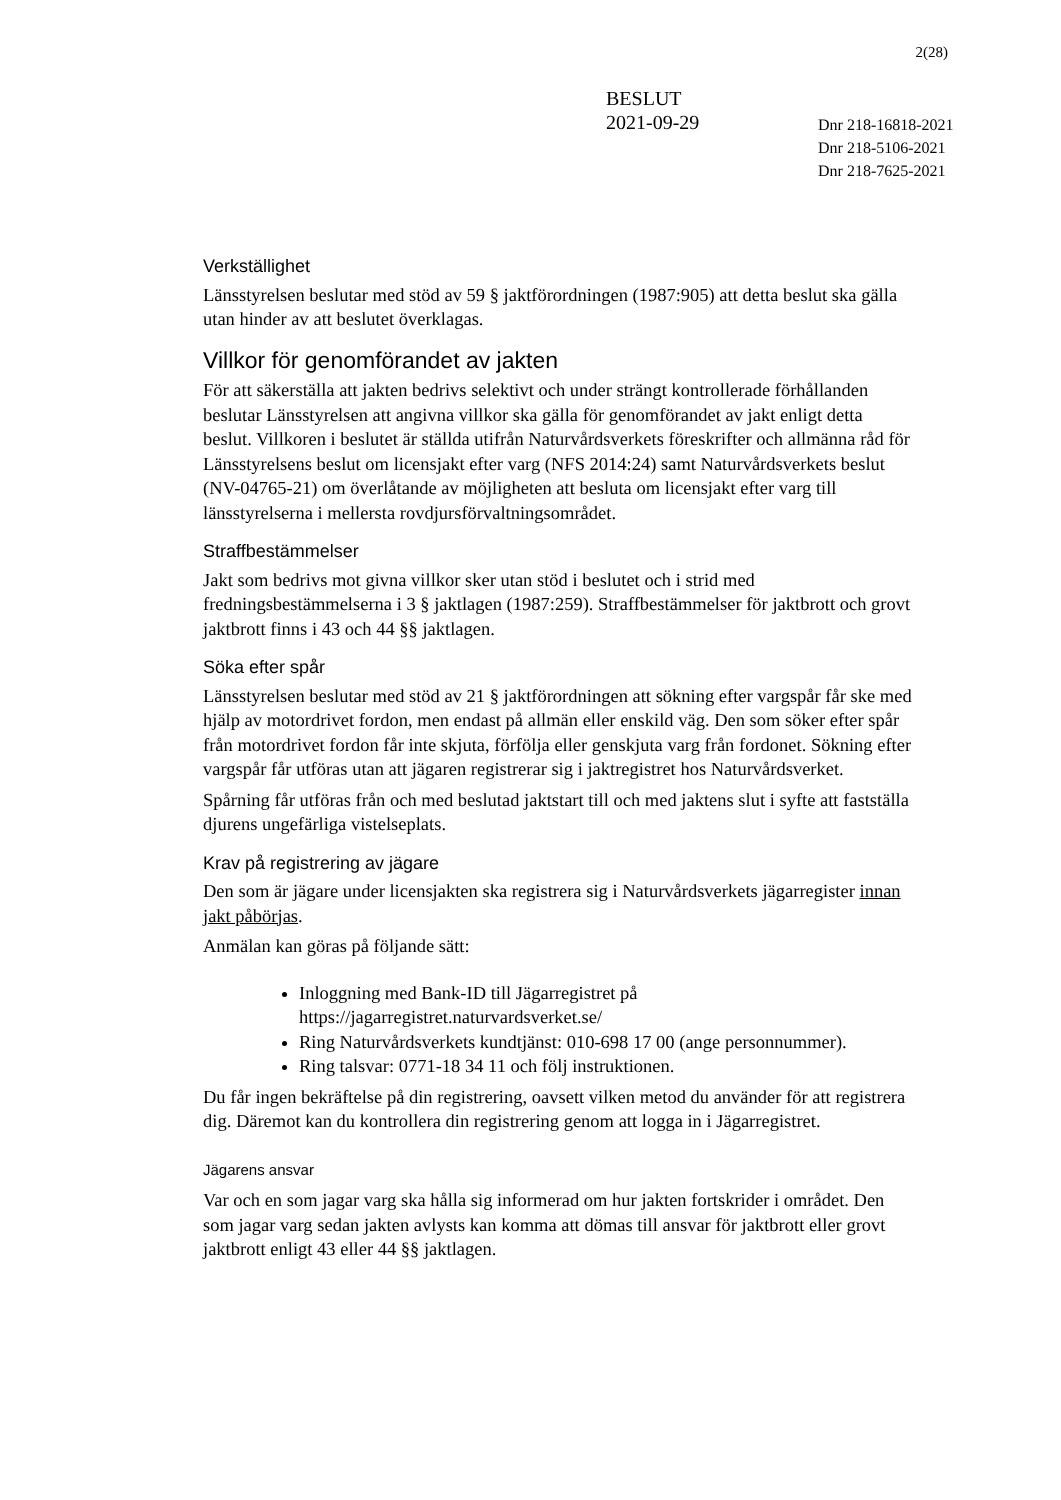2(28)
BESLUT
2021-09-29
Dnr 218-16818-2021
Dnr 218-5106-2021
Dnr 218-7625-2021
Verkställighet
Länsstyrelsen beslutar med stöd av 59 § jaktförordningen (1987:905) att detta beslut ska gälla utan hinder av att beslutet överklagas.
Villkor för genomförandet av jakten
För att säkerställa att jakten bedrivs selektivt och under strängt kontrollerade förhållanden beslutar Länsstyrelsen att angivna villkor ska gälla för genomförandet av jakt enligt detta beslut. Villkoren i beslutet är ställda utifrån Naturvårdsverkets föreskrifter och allmänna råd för Länsstyrelsens beslut om licensjakt efter varg (NFS 2014:24) samt Naturvårdsverkets beslut (NV-04765-21) om överlåtande av möjligheten att besluta om licensjakt efter varg till länsstyrelserna i mellersta rovdjursförvaltningsområdet.
Straffbestämmelser
Jakt som bedrivs mot givna villkor sker utan stöd i beslutet och i strid med fredningsbestämmelserna i 3 § jaktlagen (1987:259). Straffbestämmelser för jaktbrott och grovt jaktbrott finns i 43 och 44 §§ jaktlagen.
Söka efter spår
Länsstyrelsen beslutar med stöd av 21 § jaktförordningen att sökning efter vargspår får ske med hjälp av motordrivet fordon, men endast på allmän eller enskild väg. Den som söker efter spår från motordrivet fordon får inte skjuta, förfölja eller genskjuta varg från fordonet. Sökning efter vargspår får utföras utan att jägaren registrerar sig i jaktregistret hos Naturvårdsverket.
Spårning får utföras från och med beslutad jaktstart till och med jaktens slut i syfte att fastställa djurens ungefärliga vistelseplats.
Krav på registrering av jägare
Den som är jägare under licensjakten ska registrera sig i Naturvårdsverkets jägarregister innan jakt påbörjas.
Anmälan kan göras på följande sätt:
Inloggning med Bank-ID till Jägarregistret på https://jagarregistret.naturvardsverket.se/
Ring Naturvårdsverkets kundtjänst: 010-698 17 00 (ange personnummer).
Ring talsvar: 0771-18 34 11 och följ instruktionen.
Du får ingen bekräftelse på din registrering, oavsett vilken metod du använder för att registrera dig. Däremot kan du kontrollera din registrering genom att logga in i Jägarregistret.
Jägarens ansvar
Var och en som jagar varg ska hålla sig informerad om hur jakten fortskrider i området. Den som jagar varg sedan jakten avlysts kan komma att dömas till ansvar för jaktbrott eller grovt jaktbrott enligt 43 eller 44 §§ jaktlagen.